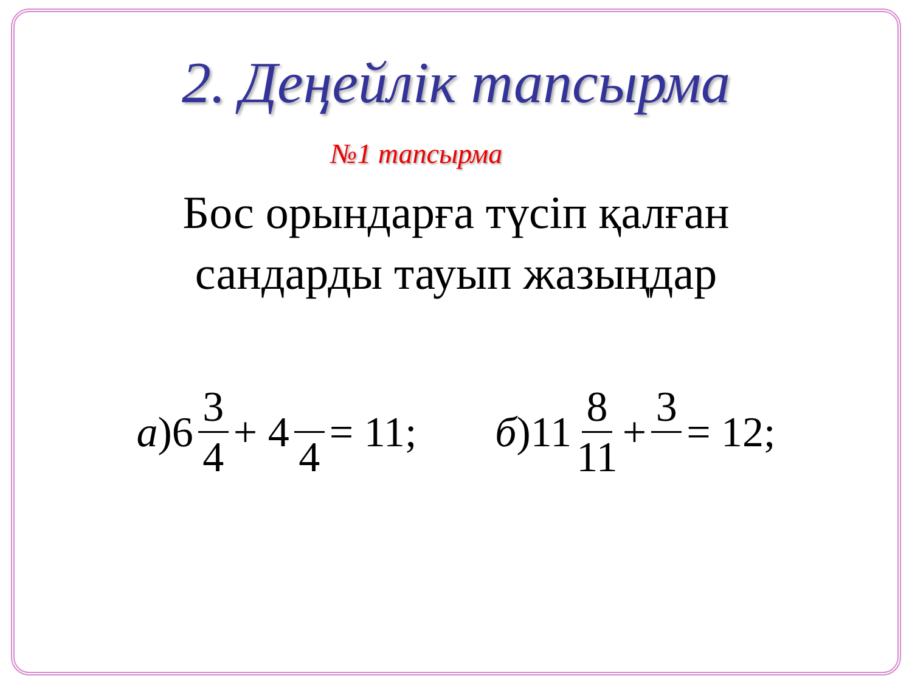2. Деңейлік тапсырма
№1 тапсырма
Бос орындарға түсіп қалған
сандарды тауып жазыңдар
а)6 3 4 + 4 4 = 11; б)11 8 11 + 3 = 12;